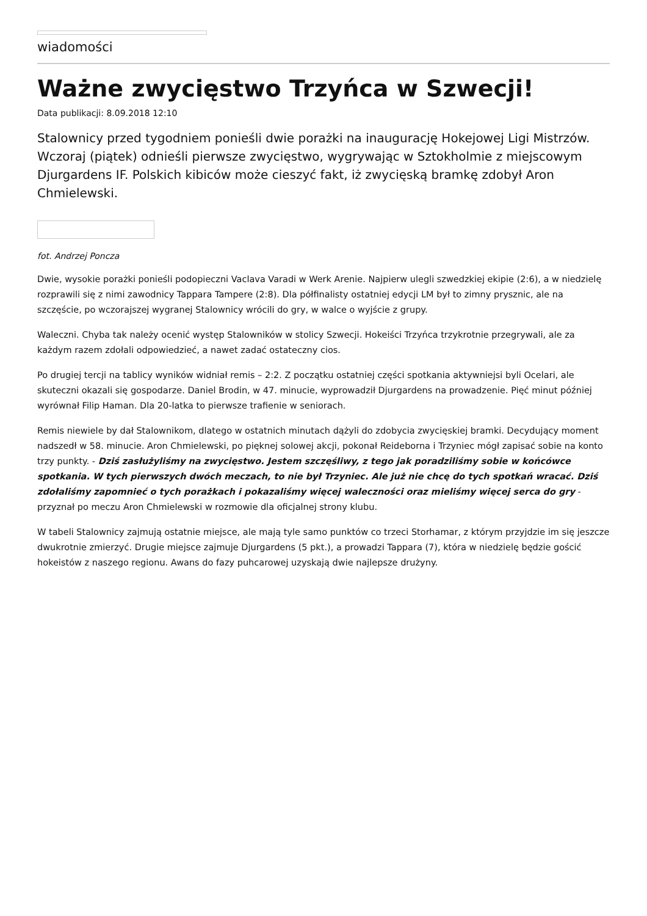wiadomości
Ważne zwycięstwo Trzyńca w Szwecji!
Data publikacji: 8.09.2018 12:10
Stalownicy przed tygodniem ponieśli dwie porażki na inaugurację Hokejowej Ligi Mistrzów. Wczoraj (piątek) odnieśli pierwsze zwycięstwo, wygrywając w Sztokholmie z miejscowym Djurgardens IF. Polskich kibiców może cieszyć fakt, iż zwycięską bramkę zdobył Aron Chmielewski.
fot. Andrzej Poncza
Dwie, wysokie porażki ponieśli podopieczni Vaclava Varadi w Werk Arenie. Najpierw ulegli szwedzkiej ekipie (2:6), a w niedzielę rozprawili się z nimi zawodnicy Tappara Tampere (2:8). Dla półfinalisty ostatniej edycji LM był to zimny prysznic, ale na szczęście, po wczorajszej wygranej Stalownicy wrócili do gry, w walce o wyjście z grupy.
Waleczni. Chyba tak należy ocenić występ Stalowników w stolicy Szwecji. Hokeiści Trzyńca trzykrotnie przegrywali, ale za każdym razem zdołali odpowiedzieć, a nawet zadać ostateczny cios.
Po drugiej tercji na tablicy wyników widniał remis – 2:2. Z początku ostatniej części spotkania aktywniejsi byli Ocelari, ale skuteczni okazali się gospodarze. Daniel Brodin, w 47. minucie, wyprowadził Djurgardens na prowadzenie. Pięć minut później wyrównał Filip Haman. Dla 20-latka to pierwsze trafienie w seniorach.
Remis niewiele by dał Stalownikom, dlatego w ostatnich minutach dążyli do zdobycia zwycięskiej bramki. Decydujący moment nadszedł w 58. minucie. Aron Chmielewski, po pięknej solowej akcji, pokonał Reideborna i Trzyniec mógł zapisać sobie na konto trzy punkty. - Dziś zasłużyliśmy na zwycięstwo. Jestem szczęśliwy, z tego jak poradziliśmy sobie w końcówce spotkania. W tych pierwszych dwóch meczach, to nie był Trzyniec. Ale już nie chcę do tych spotkań wracać. Dziś zdołaliśmy zapomnieć o tych porażkach i pokazaliśmy więcej waleczności oraz mieliśmy więcej serca do gry - przyznał po meczu Aron Chmielewski w rozmowie dla oficjalnej strony klubu.
W tabeli Stalownicy zajmują ostatnie miejsce, ale mają tyle samo punktów co trzeci Storhamar, z którym przyjdzie im się jeszcze dwukrotnie zmierzyć. Drugie miejsce zajmuje Djurgardens (5 pkt.), a prowadzi Tappara (7), która w niedzielę będzie gościć hokeistów z naszego regionu. Awans do fazy puhcarowej uzyskają dwie najlepsze drużyny.